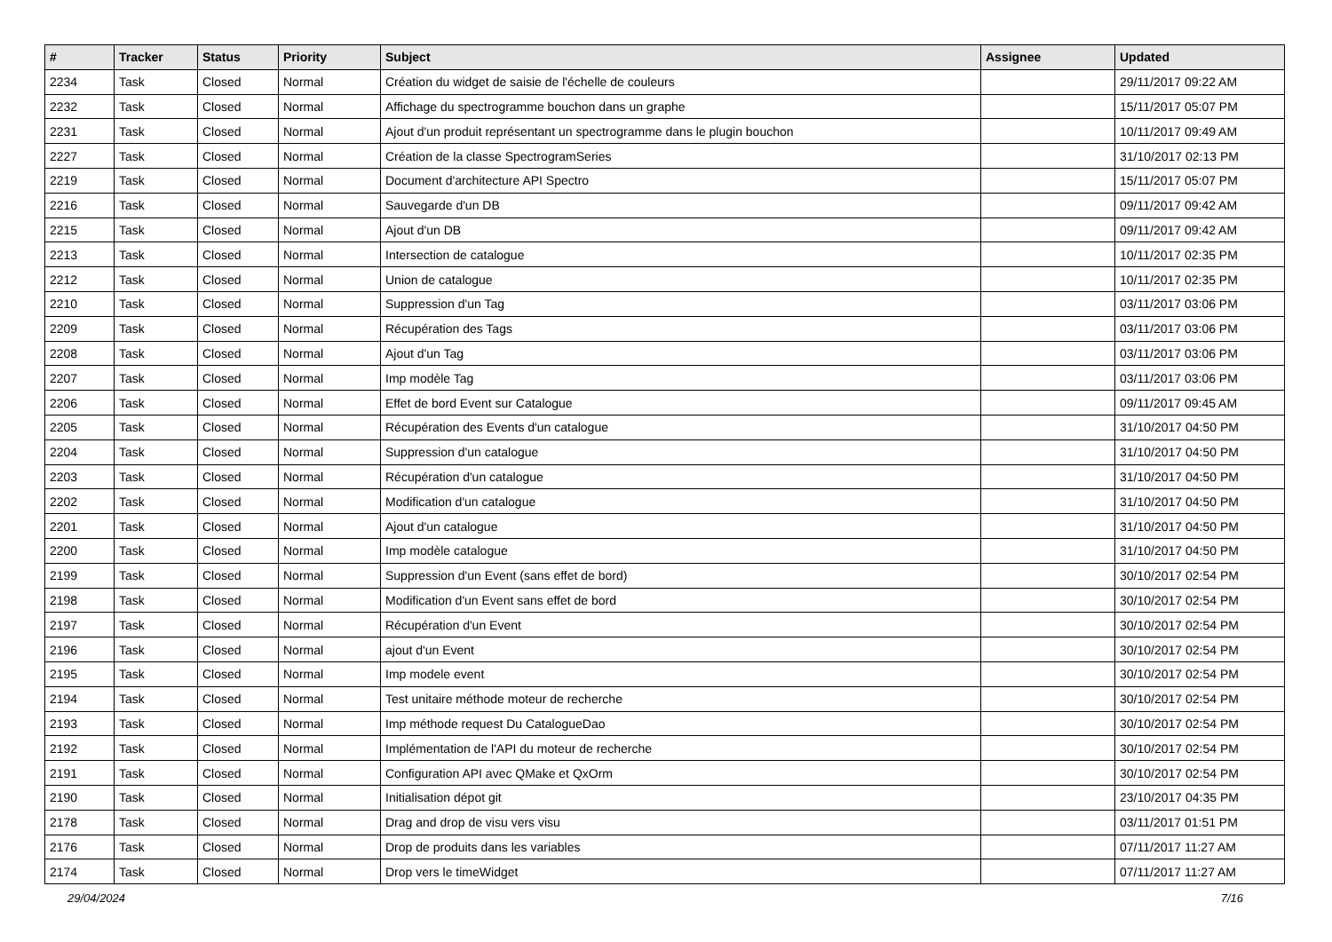| # | Tracker | Status | Priority | Subject | Assignee | Updated |
| --- | --- | --- | --- | --- | --- | --- |
| 2234 | Task | Closed | Normal | Création du widget de saisie de l'échelle de couleurs | | 29/11/2017 09:22 AM |
| 2232 | Task | Closed | Normal | Affichage du spectrogramme bouchon dans un graphe | | 15/11/2017 05:07 PM |
| 2231 | Task | Closed | Normal | Ajout d'un produit représentant un spectrogramme dans le plugin bouchon | | 10/11/2017 09:49 AM |
| 2227 | Task | Closed | Normal | Création de la classe SpectrogramSeries | | 31/10/2017 02:13 PM |
| 2219 | Task | Closed | Normal | Document d'architecture API Spectro | | 15/11/2017 05:07 PM |
| 2216 | Task | Closed | Normal | Sauvegarde d'un DB | | 09/11/2017 09:42 AM |
| 2215 | Task | Closed | Normal | Ajout d'un DB | | 09/11/2017 09:42 AM |
| 2213 | Task | Closed | Normal | Intersection de catalogue | | 10/11/2017 02:35 PM |
| 2212 | Task | Closed | Normal | Union de catalogue | | 10/11/2017 02:35 PM |
| 2210 | Task | Closed | Normal | Suppression d'un Tag | | 03/11/2017 03:06 PM |
| 2209 | Task | Closed | Normal | Récupération des Tags | | 03/11/2017 03:06 PM |
| 2208 | Task | Closed | Normal | Ajout d'un Tag | | 03/11/2017 03:06 PM |
| 2207 | Task | Closed | Normal | Imp modèle Tag | | 03/11/2017 03:06 PM |
| 2206 | Task | Closed | Normal | Effet de bord Event sur Catalogue | | 09/11/2017 09:45 AM |
| 2205 | Task | Closed | Normal | Récupération des Events d'un catalogue | | 31/10/2017 04:50 PM |
| 2204 | Task | Closed | Normal | Suppression d'un catalogue | | 31/10/2017 04:50 PM |
| 2203 | Task | Closed | Normal | Récupération d'un catalogue | | 31/10/2017 04:50 PM |
| 2202 | Task | Closed | Normal | Modification d'un catalogue | | 31/10/2017 04:50 PM |
| 2201 | Task | Closed | Normal | Ajout d'un catalogue | | 31/10/2017 04:50 PM |
| 2200 | Task | Closed | Normal | Imp modèle catalogue | | 31/10/2017 04:50 PM |
| 2199 | Task | Closed | Normal | Suppression d'un Event (sans effet de bord) | | 30/10/2017 02:54 PM |
| 2198 | Task | Closed | Normal | Modification d'un Event sans effet de bord | | 30/10/2017 02:54 PM |
| 2197 | Task | Closed | Normal | Récupération d'un Event | | 30/10/2017 02:54 PM |
| 2196 | Task | Closed | Normal | ajout d'un Event | | 30/10/2017 02:54 PM |
| 2195 | Task | Closed | Normal | Imp modele event | | 30/10/2017 02:54 PM |
| 2194 | Task | Closed | Normal | Test unitaire méthode moteur de recherche | | 30/10/2017 02:54 PM |
| 2193 | Task | Closed | Normal | Imp méthode request Du CatalogueDao | | 30/10/2017 02:54 PM |
| 2192 | Task | Closed | Normal | Implémentation de l'API du moteur de recherche | | 30/10/2017 02:54 PM |
| 2191 | Task | Closed | Normal | Configuration API avec QMake et QxOrm | | 30/10/2017 02:54 PM |
| 2190 | Task | Closed | Normal | Initialisation dépot git | | 23/10/2017 04:35 PM |
| 2178 | Task | Closed | Normal | Drag and drop de visu vers visu | | 03/11/2017 01:51 PM |
| 2176 | Task | Closed | Normal | Drop de produits dans les variables | | 07/11/2017 11:27 AM |
| 2174 | Task | Closed | Normal | Drop vers le timeWidget | | 07/11/2017 11:27 AM |
29/04/2024 7/16